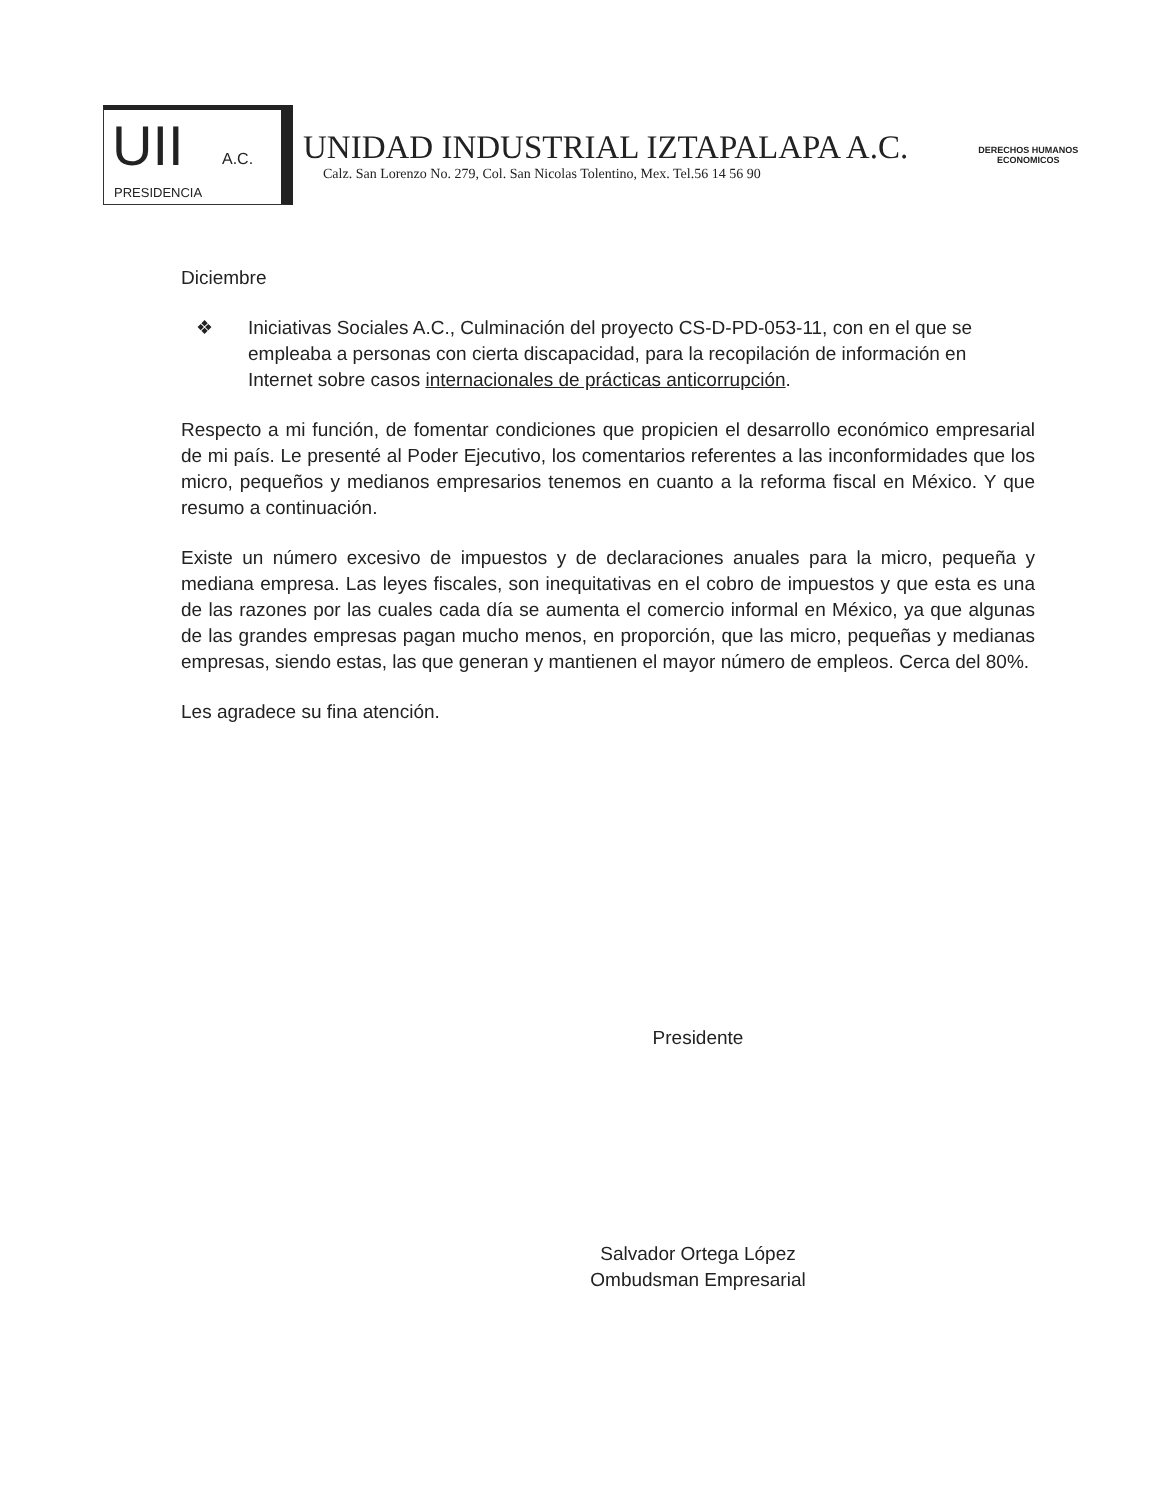UII A.C.
PRESIDENCIA
UNIDAD INDUSTRIAL IZTAPALAPA A.C.
Calz. San Lorenzo No. 279, Col. San Nicolas Tolentino, Mex. Tel.56 14 56 90
DERECHOS HUMANOS
ECONOMICOS
Diciembre
❖ Iniciativas Sociales A.C., Culminación del proyecto CS-D-PD-053-11, con en el que se empleaba a personas con cierta discapacidad, para la recopilación de información en Internet sobre casos internacionales de prácticas anticorrupción.
Respecto a mi función, de fomentar condiciones que propicien el desarrollo económico empresarial de mi país. Le presenté al Poder Ejecutivo, los comentarios referentes a las inconformidades que los micro, pequeños y medianos empresarios tenemos en cuanto a la reforma fiscal en México. Y que resumo a continuación.
Existe un número excesivo de impuestos y de declaraciones anuales para la micro, pequeña y mediana empresa. Las leyes fiscales, son inequitativas en el cobro de impuestos y que esta es una de las razones por las cuales cada día se aumenta el comercio informal en México, ya que algunas de las grandes empresas pagan mucho menos, en proporción, que las micro, pequeñas y medianas empresas, siendo estas, las que generan y mantienen el mayor número de empleos. Cerca del 80%.
Les agradece su fina atención.
Presidente
Salvador Ortega López
Ombudsman Empresarial